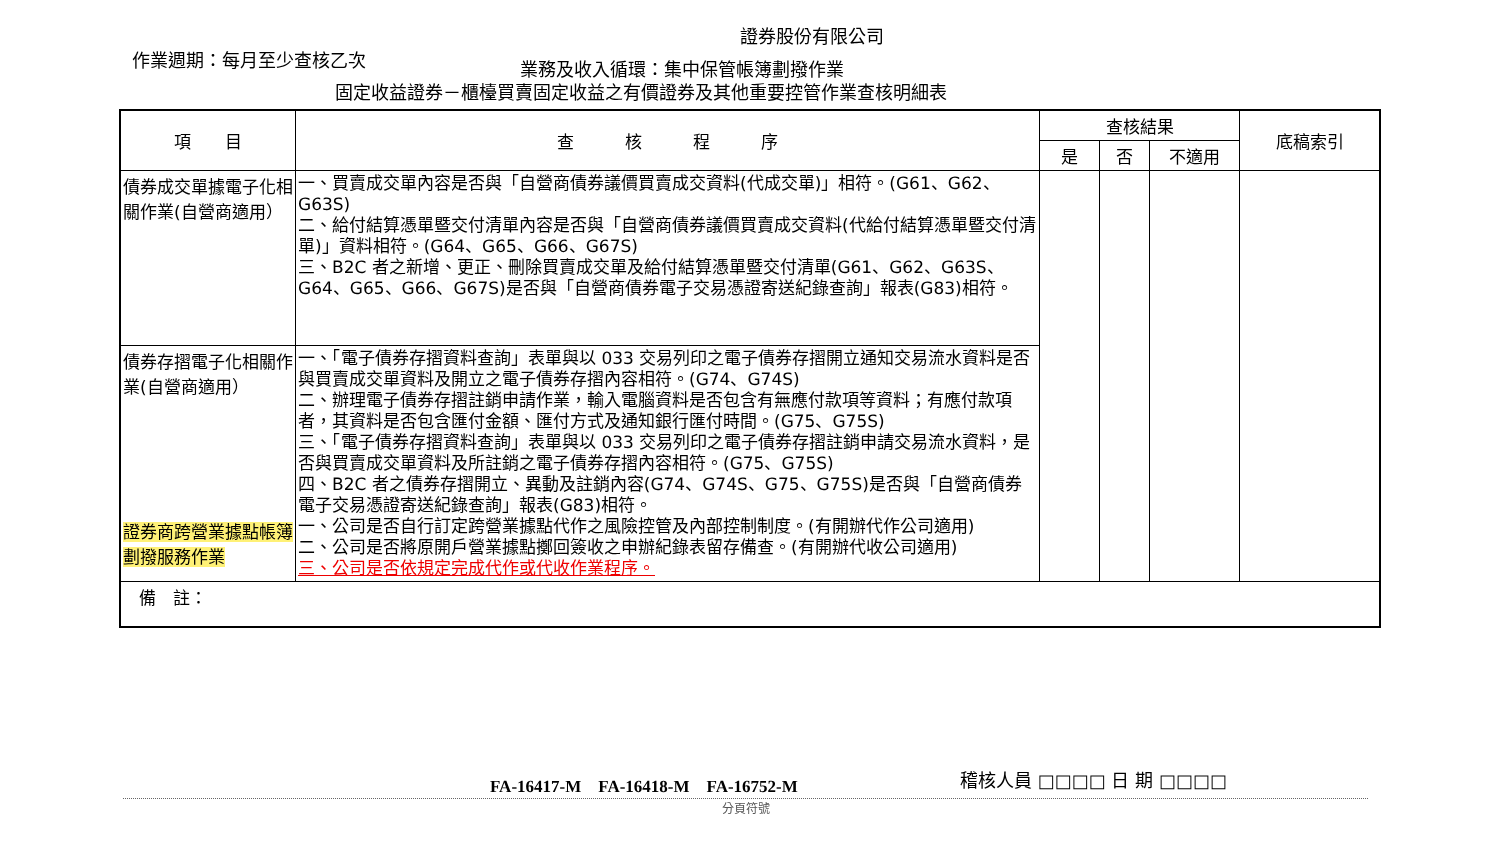證券股份有限公司
作業週期：每月至少查核乙次 業務及收入循環：集中保管帳簿劃撥作業
固定收益證券－櫃檯買賣固定收益之有價證券及其他重要控管作業查核明細表
| 項 目 | 查 核 程 序 | 查核結果 | | | 底稿索引 |
| --- | --- | --- | --- | --- | --- |
| | | 是 | 否 | 不適用 | |
| 債券成交單據電子化相關作業(自營商適用） | 一、買賣成交單內容是否與「自營商債券議價買賣成交資料(代成交單)」相符。(G61、G62、G63S) 二、給付結算憑單暨交付清單內容是否與「自營商債券議價買賣成交資料(代給付結算憑單暨交付清單)」資料相符。(G64、G65、G66、G67S) 三、B2C 者之新增、更正、刪除買賣成交單及給付結算憑單暨交付清單(G61、G62、G63S、G64、G65、G66、G67S)是否與「自營商債券電子交易憑證寄送紀錄查詢」報表(G83)相符。 | | | | |
| 債券存摺電子化相關作業(自營商適用） 證券商跨營業據點帳簿劃撥服務作業 | 一、「電子債券存摺資料查詢」表單與以 033 交易列印之電子債券存摺開立通知交易流水資料是否與買賣成交單資料及開立之電子債券存摺內容相符。(G74、G74S) 二、辦理電子債券存摺註銷申請作業，輸入電腦資料是否包含有無應付款項等資料；有應付款項者，其資料是否包含匯付金額、匯付方式及通知銀行匯付時間。(G75、G75S) 三、「電子債券存摺資料查詢」表單與以 033 交易列印之電子債券存摺註銷申請交易流水資料，是否與買賣成交單資料及所註銷之電子債券存摺內容相符。(G75、G75S) 四、B2C 者之債券存摺開立、異動及註銷內容(G74、G74S、G75、G75S)是否與「自營商債券電子交易憑證寄送紀錄查詢」報表(G83)相符。 一、公司是否自行訂定跨營業據點代作之風險控管及內部控制制度。(有開辦代作公司適用) 二、公司是否將原開戶營業據點擲回簽收之申辦紀錄表留存備查。(有開辦代收公司適用) 三、公司是否依規定完成代作或代收作業程序。 | | | | |
| 備 註： | | | | | |
FA-16417-M　FA-16418-M　FA-16752-M
稽核人員 □□□□ 日 期 □□□□
分頁符號